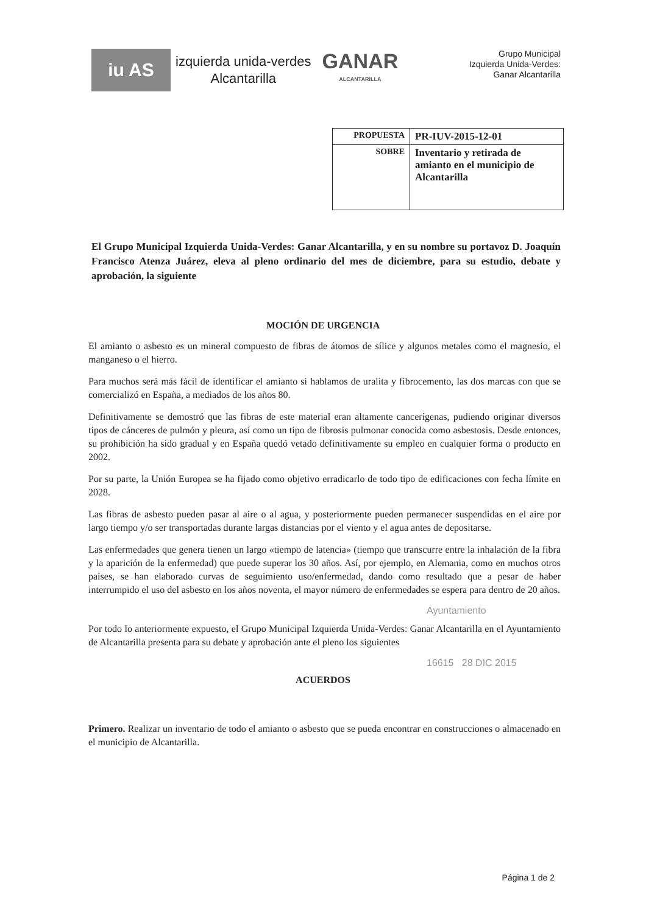iu AS
izquierda unida-verdes
Alcantarilla
GANAR
ALCANTARILLA
Grupo Municipal
Izquierda Unida-Verdes:
Ganar Alcantarilla
| PROPUESTA | PR-IUV-2015-12-01 |
| SOBRE | Inventario y retirada de amianto en el municipio de Alcantarilla |
El Grupo Municipal Izquierda Unida-Verdes: Ganar Alcantarilla, y en su nombre su portavoz D. Joaquín Francisco Atenza Juárez, eleva al pleno ordinario del mes de diciembre, para su estudio, debate y aprobación, la siguiente
MOCIÓN DE URGENCIA
El amianto o asbesto es un mineral compuesto de fibras de átomos de sílice y algunos metales como el magnesio, el manganeso o el hierro.
Para muchos será más fácil de identificar el amianto si hablamos de uralita y fibrocemento, las dos marcas con que se comercializó en España, a mediados de los años 80.
Definitivamente se demostró que las fibras de este material eran altamente cancerígenas, pudiendo originar diversos tipos de cánceres de pulmón y pleura, así como un tipo de fibrosis pulmonar conocida como asbestosis. Desde entonces, su prohibición ha sido gradual y en España quedó vetado definitivamente su empleo en cualquier forma o producto en 2002.
Por su parte, la Unión Europea se ha fijado como objetivo erradicarlo de todo tipo de edificaciones con fecha límite en 2028.
Las fibras de asbesto pueden pasar al aire o al agua, y posteriormente pueden permanecer suspendidas en el aire por largo tiempo y/o ser transportadas durante largas distancias por el viento y el agua antes de depositarse.
Las enfermedades que genera tienen un largo «tiempo de latencia» (tiempo que transcurre entre la inhalación de la fibra y la aparición de la enfermedad) que puede superar los 30 años. Así, por ejemplo, en Alemania, como en muchos otros países, se han elaborado curvas de seguimiento uso/enfermedad, dando como resultado que a pesar de haber interrumpido el uso del asbesto en los años noventa, el mayor número de enfermedades se espera para dentro de 20 años.
Ayuntamiento
Por todo lo anteriormente expuesto, el Grupo Municipal Izquierda Unida-Verdes: Ganar Alcantarilla en el Ayuntamiento de Alcantarilla presenta para su debate y aprobación ante el pleno los siguientes
16615 28 DIC 2015
ACUERDOS
Primero. Realizar un inventario de todo el amianto o asbesto que se pueda encontrar en construcciones o almacenado en el municipio de Alcantarilla.
Página 1 de 2